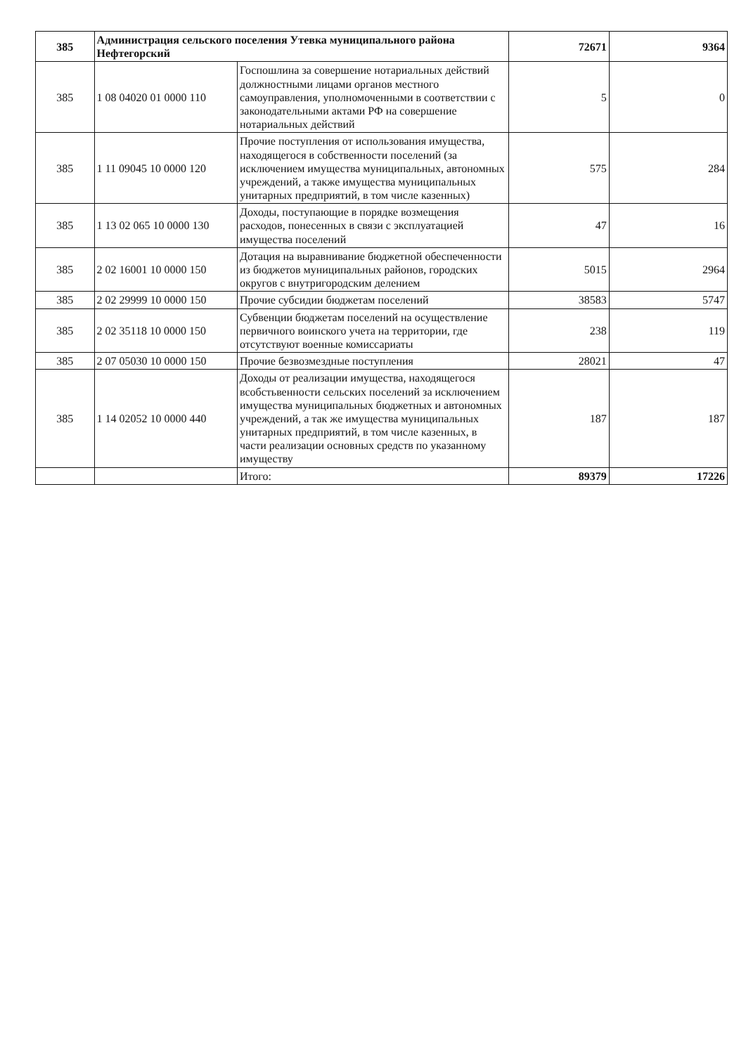| 385 | Администрация сельского поселения Утевка муниципального района Нефтегорский | | 72671 | 9364 |
| 385 | 1 08 04020 01 0000 110 | Госпошлина за совершение нотариальных действий должностными лицами органов местного самоуправления, уполномоченными в соответствии с законодательными актами РФ на совершение нотариальных действий | 5 | 0 |
| 385 | 1 11 09045 10 0000 120 | Прочие поступления от использования имущества, находящегося в собственности поселений (за исключением имущества муниципальных, автономных учреждений, а также имущества муниципальных унитарных предприятий, в том числе казенных) | 575 | 284 |
| 385 | 1 13 02 065 10 0000 130 | Доходы, поступающие в порядке возмещения расходов, понесенных в связи с эксплуатацией имущества поселений | 47 | 16 |
| 385 | 2 02 16001 10 0000 150 | Дотация на выравнивание бюджетной обеспеченности из бюджетов муниципальных районов, городских округов с внутригородским делением | 5015 | 2964 |
| 385 | 2 02 29999 10 0000 150 | Прочие субсидии бюджетам поселений | 38583 | 5747 |
| 385 | 2 02 35118 10 0000 150 | Субвенции бюджетам поселений на осуществление первичного воинского учета на территории, где отсутствуют военные комиссариаты | 238 | 119 |
| 385 | 2 07 05030 10 0000 150 | Прочие безвозмездные поступления | 28021 | 47 |
| 385 | 1 14 02052 10 0000 440 | Доходы от реализации имущества, находящегося всобстьвенности сельских поселений за исключением имущества муниципальных бюджетных и автономных учреждений, а так же имущества муниципальных унитарных предприятий, в том числе казенных, в части реализации основных средств по указанному имуществу | 187 | 187 |
| | | Итого: | 89379 | 17226 |